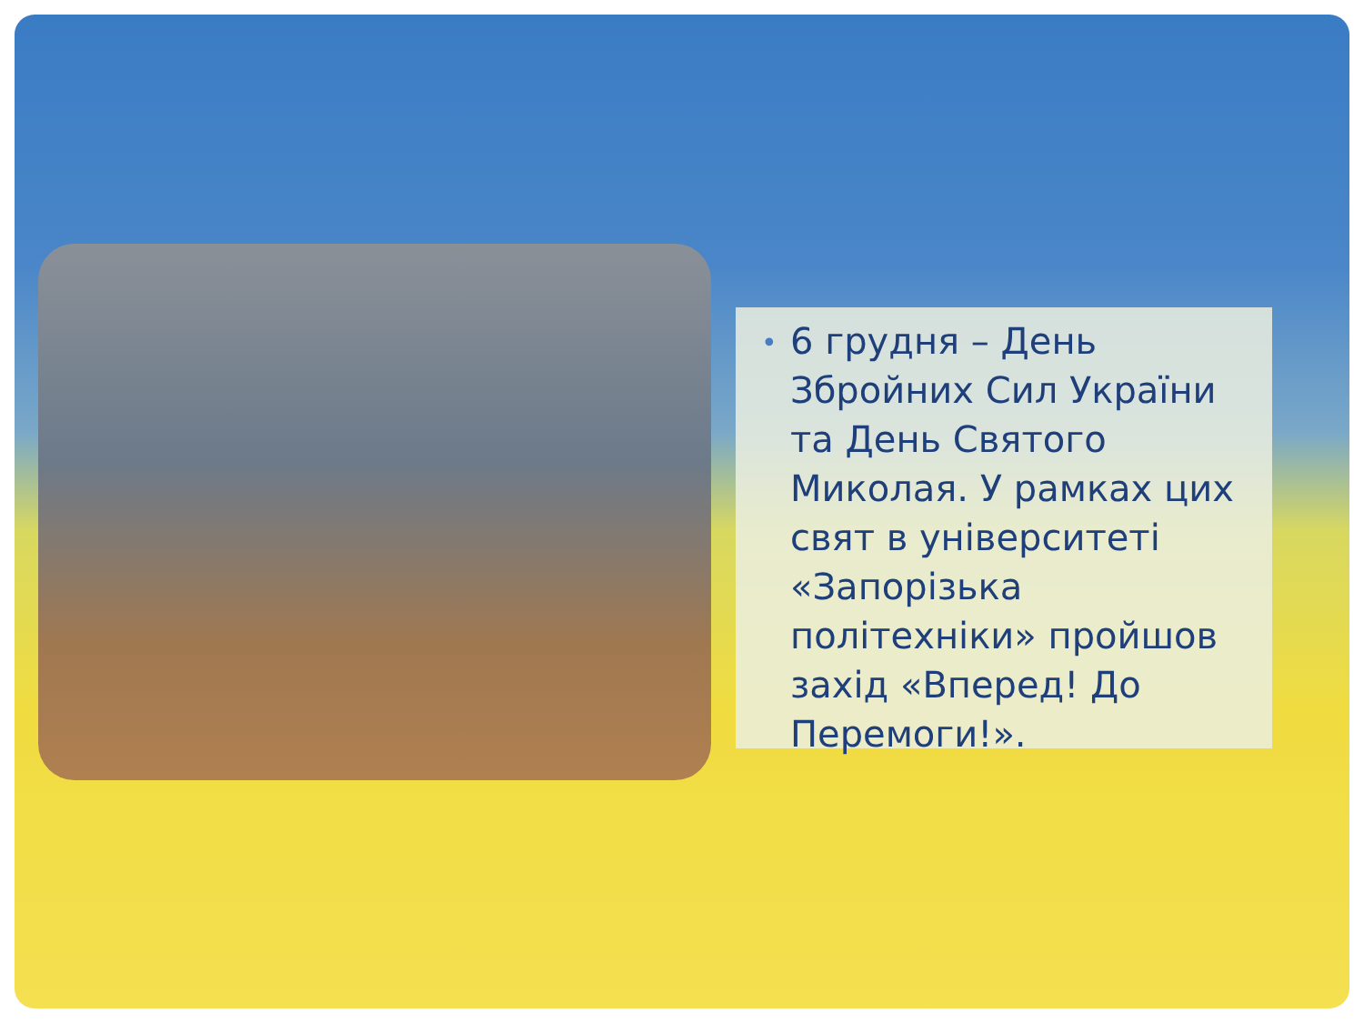• 6 грудня – День Збройних Сил України та День Святого Миколая. У рамках цих свят в університеті «Запорізька політехніки» пройшов захід «Вперед! До Перемоги!».